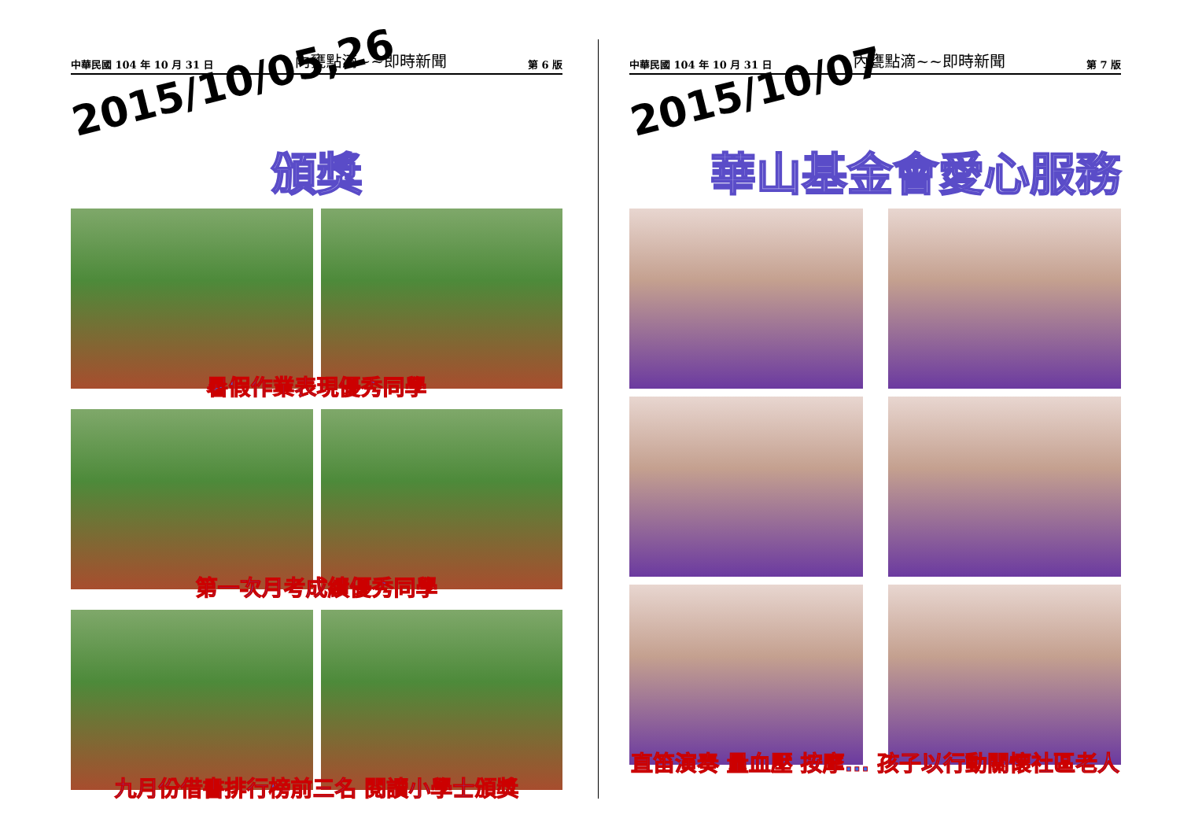中華民國 104 年 10 月 31 日 內甕點滴~~即時新聞 第 6 版
2015/10/05,26
頒獎
暑假作業表現優秀同學
第一次月考成績優秀同學
九月份借書排行榜前三名 閱讀小學士頒獎
中華民國 104 年 10 月 31 日 內甕點滴~~即時新聞 第 7 版
2015/10/07
華山基金會愛心服務
直笛演奏 量血壓 按摩... 孩子以行動關懷社區老人